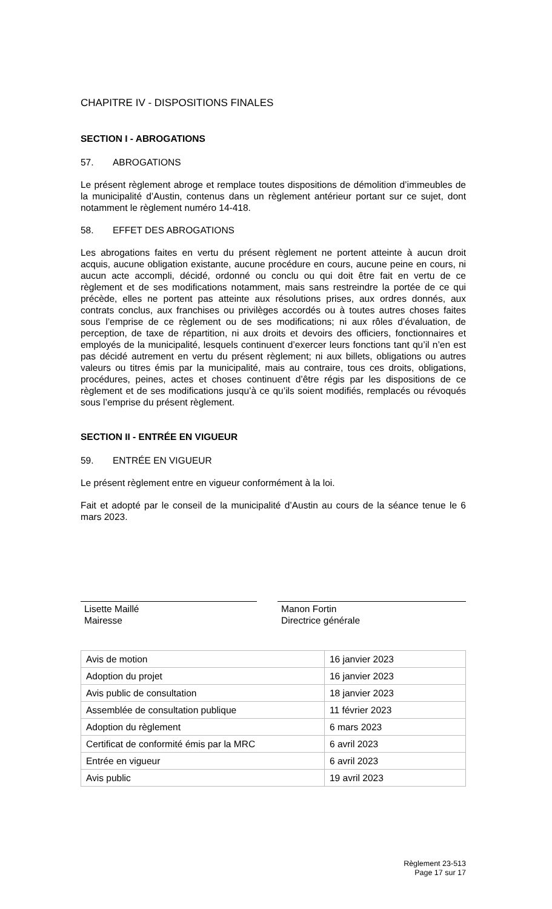CHAPITRE IV - DISPOSITIONS FINALES
SECTION I - ABROGATIONS
57. ABROGATIONS
Le présent règlement abroge et remplace toutes dispositions de démolition d’immeubles de la municipalité d’Austin, contenus dans un règlement antérieur portant sur ce sujet, dont notamment le règlement numéro 14-418.
58. EFFET DES ABROGATIONS
Les abrogations faites en vertu du présent règlement ne portent atteinte à aucun droit acquis, aucune obligation existante, aucune procédure en cours, aucune peine en cours, ni aucun acte accompli, décidé, ordonné ou conclu ou qui doit être fait en vertu de ce règlement et de ses modifications notamment, mais sans restreindre la portée de ce qui précède, elles ne portent pas atteinte aux résolutions prises, aux ordres donnés, aux contrats conclus, aux franchises ou privilèges accordés ou à toutes autres choses faites sous l’emprise de ce règlement ou de ses modifications; ni aux rôles d’évaluation, de perception, de taxe de répartition, ni aux droits et devoirs des officiers, fonctionnaires et employés de la municipalité, lesquels continuent d’exercer leurs fonctions tant qu’il n’en est pas décidé autrement en vertu du présent règlement; ni aux billets, obligations ou autres valeurs ou titres émis par la municipalité, mais au contraire, tous ces droits, obligations, procédures, peines, actes et choses continuent d’être régis par les dispositions de ce règlement et de ses modifications jusqu’à ce qu’ils soient modifiés, remplacés ou révoqués sous l’emprise du présent règlement.
SECTION II - ENTRÉE EN VIGUEUR
59. ENTRÉE EN VIGUEUR
Le présent règlement entre en vigueur conformément à la loi.
Fait et adopté par le conseil de la municipalité d’Austin au cours de la séance tenue le 6 mars 2023.
Lisette Maillé
Mairesse
Manon Fortin
Directrice générale
| Avis de motion | 16 janvier 2023 |
| Adoption du projet | 16 janvier 2023 |
| Avis public de consultation | 18 janvier 2023 |
| Assemblée de consultation publique | 11 février 2023 |
| Adoption du règlement | 6 mars 2023 |
| Certificat de conformité émis par la MRC | 6 avril 2023 |
| Entrée en vigueur | 6 avril 2023 |
| Avis public | 19 avril 2023 |
Règlement 23-513
Page 17 sur 17